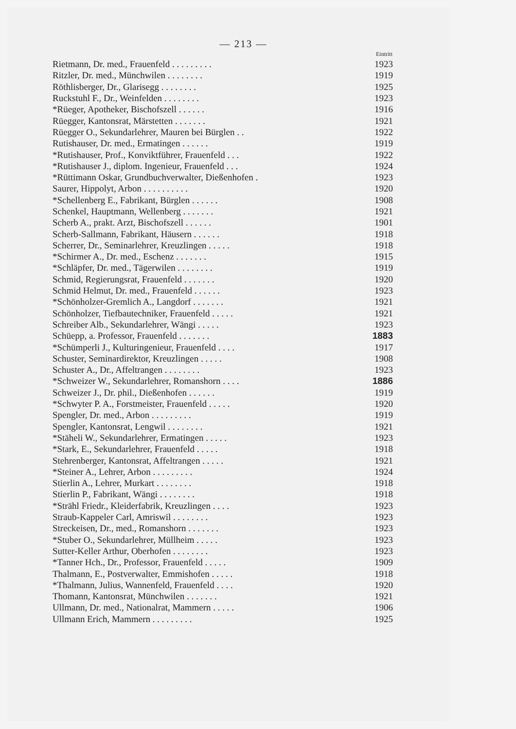— 213 —
| | Eintritt |
| --- | --- |
| Rietmann, Dr. med., Frauenfeld . . . . . . . . . | 1923 |
| Ritzler, Dr. med., Münchwilen . . . . . . . . | 1919 |
| Röthlisberger, Dr., Glarisegg . . . . . . . . | 1925 |
| Ruckstuhl F., Dr., Weinfelden . . . . . . . . | 1923 |
| *Rüeger, Apotheker, Bischofszell . . . . . . | 1916 |
| Rüegger, Kantonsrat, Märstetten . . . . . . . | 1921 |
| Rüegger O., Sekundarlehrer, Mauren bei Bürglen . . | 1922 |
| Rutishauser, Dr. med., Ermatingen . . . . . . | 1919 |
| *Rutishauser, Prof., Konviktführer, Frauenfeld . . . | 1922 |
| *Rutishauser J., diplom. Ingenieur, Frauenfeld . . . | 1924 |
| *Rüttimann Oskar, Grundbuchverwalter, Dießenhofen . | 1923 |
| Saurer, Hippolyt, Arbon . . . . . . . . . . | 1920 |
| *Schellenberg E., Fabrikant, Bürglen . . . . . . | 1908 |
| Schenkel, Hauptmann, Wellenberg . . . . . . . | 1921 |
| Scherb A., prakt. Arzt, Bischofszell . . . . . . | 1901 |
| Scherb-Sallmann, Fabrikant, Häusern . . . . . . | 1918 |
| Scherrer, Dr., Seminarlehrer, Kreuzlingen . . . . . | 1918 |
| *Schirmer A., Dr. med., Eschenz . . . . . . . | 1915 |
| *Schläpfer, Dr. med., Tägerwilen . . . . . . . . | 1919 |
| Schmid, Regierungsrat, Frauenfeld . . . . . . . | 1920 |
| Schmid Helmut, Dr. med., Frauenfeld . . . . . . | 1923 |
| *Schönholzer-Gremlich A., Langdorf . . . . . . . | 1921 |
| Schönholzer, Tiefbautechniker, Frauenfeld . . . . . | 1921 |
| Schreiber Alb., Sekundarlehrer, Wängi . . . . . | 1923 |
| Schüepp, a. Professor, Frauenfeld . . . . . . . | 1883 |
| *Schümperli J., Kulturingenieur, Frauenfeld . . . . | 1917 |
| Schuster, Seminardirektor, Kreuzlingen . . . . . | 1908 |
| Schuster A., Dr., Affeltrangen . . . . . . . . | 1923 |
| *Schweizer W., Sekundarlehrer, Romanshorn . . . . | 1886 |
| Schweizer J., Dr. phil., Dießenhofen . . . . . . | 1919 |
| *Schwyter P. A., Forstmeister, Frauenfeld . . . . . | 1920 |
| Spengler, Dr. med., Arbon . . . . . . . . . | 1919 |
| Spengler, Kantonsrat, Lengwil . . . . . . . . | 1921 |
| *Stäheli W., Sekundarlehrer, Ermatingen . . . . . | 1923 |
| *Stark, E., Sekundarlehrer, Frauenfeld . . . . . | 1918 |
| Stehrenberger, Kantonsrat, Affeltrangen . . . . . | 1921 |
| *Steiner A., Lehrer, Arbon . . . . . . . . . | 1924 |
| Stierlin A., Lehrer, Murkart . . . . . . . . | 1918 |
| Stierlin P., Fabrikant, Wängi . . . . . . . . | 1918 |
| *Strähl Friedr., Kleiderfabrik, Kreuzlingen . . . . | 1923 |
| Straub-Kappeler Carl, Amriswil . . . . . . . . | 1923 |
| Streckeisen, Dr., med., Romanshorn . . . . . . . | 1923 |
| *Stuber O., Sekundarlehrer, Müllheim . . . . . | 1923 |
| Sutter-Keller Arthur, Oberhofen . . . . . . . . | 1923 |
| *Tanner Hch., Dr., Professor, Frauenfeld . . . . . | 1909 |
| Thalmann, E., Postverwalter, Emmishofen . . . . . | 1918 |
| *Thalmann, Julius, Wannenfeld, Frauenfeld . . . . | 1920 |
| Thomann, Kantonsrat, Münchwilen . . . . . . . | 1921 |
| Ullmann, Dr. med., Nationalrat, Mammern . . . . . | 1906 |
| Ullmann Erich, Mammern . . . . . . . . . | 1925 |